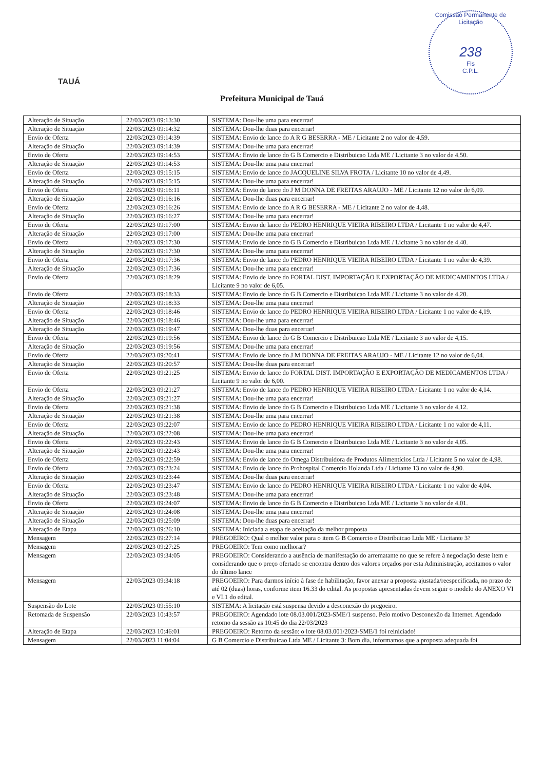TAUÁ
Comissão Permanente de Licitação
238
Fls
C.P.L.
Prefeitura Municipal de Tauá
| Alteração de Situação | 22/03/2023 09:13:30 | SISTEMA: Dou-lhe uma para encerrar! |
| Alteração de Situação | 22/03/2023 09:14:32 | SISTEMA: Dou-lhe duas para encerrar! |
| Envio de Oferta | 22/03/2023 09:14:39 | SISTEMA: Envio de lance do A R G BESERRA - ME / Licitante 2 no valor de 4,59. |
| Alteração de Situação | 22/03/2023 09:14:39 | SISTEMA: Dou-lhe uma para encerrar! |
| Envio de Oferta | 22/03/2023 09:14:53 | SISTEMA: Envio de lance do G B Comercio e Distribuicao Ltda ME / Licitante 3 no valor de 4,50. |
| Alteração de Situação | 22/03/2023 09:14:53 | SISTEMA: Dou-lhe uma para encerrar! |
| Envio de Oferta | 22/03/2023 09:15:15 | SISTEMA: Envio de lance do JACQUELINE SILVA FROTA / Licitante 10 no valor de 4,49. |
| Alteração de Situação | 22/03/2023 09:15:15 | SISTEMA: Dou-lhe uma para encerrar! |
| Envio de Oferta | 22/03/2023 09:16:11 | SISTEMA: Envio de lance do J M DONNA DE FREITAS ARAUJO - ME / Licitante 12 no valor de 6,09. |
| Alteração de Situação | 22/03/2023 09:16:16 | SISTEMA: Dou-lhe duas para encerrar! |
| Envio de Oferta | 22/03/2023 09:16:26 | SISTEMA: Envio de lance do A R G BESERRA - ME / Licitante 2 no valor de 4,48. |
| Alteração de Situação | 22/03/2023 09:16:27 | SISTEMA: Dou-lhe uma para encerrar! |
| Envio de Oferta | 22/03/2023 09:17:00 | SISTEMA: Envio de lance do PEDRO HENRIQUE VIEIRA RIBEIRO LTDA / Licitante 1 no valor de 4,47. |
| Alteração de Situação | 22/03/2023 09:17:00 | SISTEMA: Dou-lhe uma para encerrar! |
| Envio de Oferta | 22/03/2023 09:17:30 | SISTEMA: Envio de lance do G B Comercio e Distribuicao Ltda ME / Licitante 3 no valor de 4,40. |
| Alteração de Situação | 22/03/2023 09:17:30 | SISTEMA: Dou-lhe uma para encerrar! |
| Envio de Oferta | 22/03/2023 09:17:36 | SISTEMA: Envio de lance do PEDRO HENRIQUE VIEIRA RIBEIRO LTDA / Licitante 1 no valor de 4,39. |
| Alteração de Situação | 22/03/2023 09:17:36 | SISTEMA: Dou-lhe uma para encerrar! |
| Envio de Oferta | 22/03/2023 09:18:29 | SISTEMA: Envio de lance do FORTAL DIST. IMPORTAÇÃO E EXPORTAÇÃO DE MEDICAMENTOS LTDA / Licitante 9 no valor de 6,05. |
| Envio de Oferta | 22/03/2023 09:18:33 | SISTEMA: Envio de lance do G B Comercio e Distribuicao Ltda ME / Licitante 3 no valor de 4,20. |
| Alteração de Situação | 22/03/2023 09:18:33 | SISTEMA: Dou-lhe uma para encerrar! |
| Envio de Oferta | 22/03/2023 09:18:46 | SISTEMA: Envio de lance do PEDRO HENRIQUE VIEIRA RIBEIRO LTDA / Licitante 1 no valor de 4,19. |
| Alteração de Situação | 22/03/2023 09:18:46 | SISTEMA: Dou-lhe uma para encerrar! |
| Alteração de Situação | 22/03/2023 09:19:47 | SISTEMA: Dou-lhe duas para encerrar! |
| Envio de Oferta | 22/03/2023 09:19:56 | SISTEMA: Envio de lance do G B Comercio e Distribuicao Ltda ME / Licitante 3 no valor de 4,15. |
| Alteração de Situação | 22/03/2023 09:19:56 | SISTEMA: Dou-lhe uma para encerrar! |
| Envio de Oferta | 22/03/2023 09:20:41 | SISTEMA: Envio de lance do J M DONNA DE FREITAS ARAUJO - ME / Licitante 12 no valor de 6,04. |
| Alteração de Situação | 22/03/2023 09:20:57 | SISTEMA: Dou-lhe duas para encerrar! |
| Envio de Oferta | 22/03/2023 09:21:25 | SISTEMA: Envio de lance do FORTAL DIST. IMPORTAÇÃO E EXPORTAÇÃO DE MEDICAMENTOS LTDA / Licitante 9 no valor de 6,00. |
| Envio de Oferta | 22/03/2023 09:21:27 | SISTEMA: Envio de lance do PEDRO HENRIQUE VIEIRA RIBEIRO LTDA / Licitante 1 no valor de 4,14. |
| Alteração de Situação | 22/03/2023 09:21:27 | SISTEMA: Dou-lhe uma para encerrar! |
| Envio de Oferta | 22/03/2023 09:21:38 | SISTEMA: Envio de lance do G B Comercio e Distribuicao Ltda ME / Licitante 3 no valor de 4,12. |
| Alteração de Situação | 22/03/2023 09:21:38 | SISTEMA: Dou-lhe uma para encerrar! |
| Envio de Oferta | 22/03/2023 09:22:07 | SISTEMA: Envio de lance do PEDRO HENRIQUE VIEIRA RIBEIRO LTDA / Licitante 1 no valor de 4,11. |
| Alteração de Situação | 22/03/2023 09:22:08 | SISTEMA: Dou-lhe uma para encerrar! |
| Envio de Oferta | 22/03/2023 09:22:43 | SISTEMA: Envio de lance do G B Comercio e Distribuicao Ltda ME / Licitante 3 no valor de 4,05. |
| Alteração de Situação | 22/03/2023 09:22:43 | SISTEMA: Dou-lhe uma para encerrar! |
| Envio de Oferta | 22/03/2023 09:22:59 | SISTEMA: Envio de lance do Omega Distribuidora de Produtos Alimentícios Ltda / Licitante 5 no valor de 4,98. |
| Envio de Oferta | 22/03/2023 09:23:24 | SISTEMA: Envio de lance do Prohospital Comercio Holanda Ltda / Licitante 13 no valor de 4,90. |
| Alteração de Situação | 22/03/2023 09:23:44 | SISTEMA: Dou-lhe duas para encerrar! |
| Envio de Oferta | 22/03/2023 09:23:47 | SISTEMA: Envio de lance do PEDRO HENRIQUE VIEIRA RIBEIRO LTDA / Licitante 1 no valor de 4,04. |
| Alteração de Situação | 22/03/2023 09:23:48 | SISTEMA: Dou-lhe uma para encerrar! |
| Envio de Oferta | 22/03/2023 09:24:07 | SISTEMA: Envio de lance do G B Comercio e Distribuicao Ltda ME / Licitante 3 no valor de 4,01. |
| Alteração de Situação | 22/03/2023 09:24:08 | SISTEMA: Dou-lhe uma para encerrar! |
| Alteração de Situação | 22/03/2023 09:25:09 | SISTEMA: Dou-lhe duas para encerrar! |
| Alteração de Etapa | 22/03/2023 09:26:10 | SISTEMA: Iniciada a etapa de aceitação da melhor proposta |
| Mensagem | 22/03/2023 09:27:14 | PREGOEIRO: Qual o melhor valor para o item G B Comercio e Distribuicao Ltda ME / Licitante 3? |
| Mensagem | 22/03/2023 09:27:25 | PREGOEIRO: Tem como melhorar? |
| Mensagem | 22/03/2023 09:34:05 | PREGOEIRO: Considerando a ausência de manifestação do arrematante no que se refere à negociação deste item e considerando que o preço ofertado se encontra dentro dos valores orçados por esta Administração, aceitamos o valor do último lance |
| Mensagem | 22/03/2023 09:34:18 | PREGOEIRO: Para darmos início à fase de habilitação, favor anexar a proposta ajustada/reespecificada, no prazo de até 02 (duas) horas, conforme item 16.33 do edital. As propostas apresentadas devem seguir o modelo do ANEXO VI e VI.1 do edital. |
| Suspensão do Lote | 22/03/2023 09:55:10 | SISTEMA: A licitação está suspensa devido a desconexão do pregoeiro. |
| Retomada de Suspensão | 22/03/2023 10:43:57 | PREGOEIRO: Agendado lote 08.03.001/2023-SME/1 suspenso. Pelo motivo Desconexão da Internet. Agendado retorno da sessão as 10:45 do dia 22/03/2023 |
| Alteração de Etapa | 22/03/2023 10:46:01 | PREGOEIRO: Retorno da sessão: o lote 08.03.001/2023-SME/1 foi reiniciado! |
| Mensagem | 22/03/2023 11:04:04 | G B Comercio e Distribuicao Ltda ME / Licitante 3: Bom dia, informamos que a proposta adequada foi |